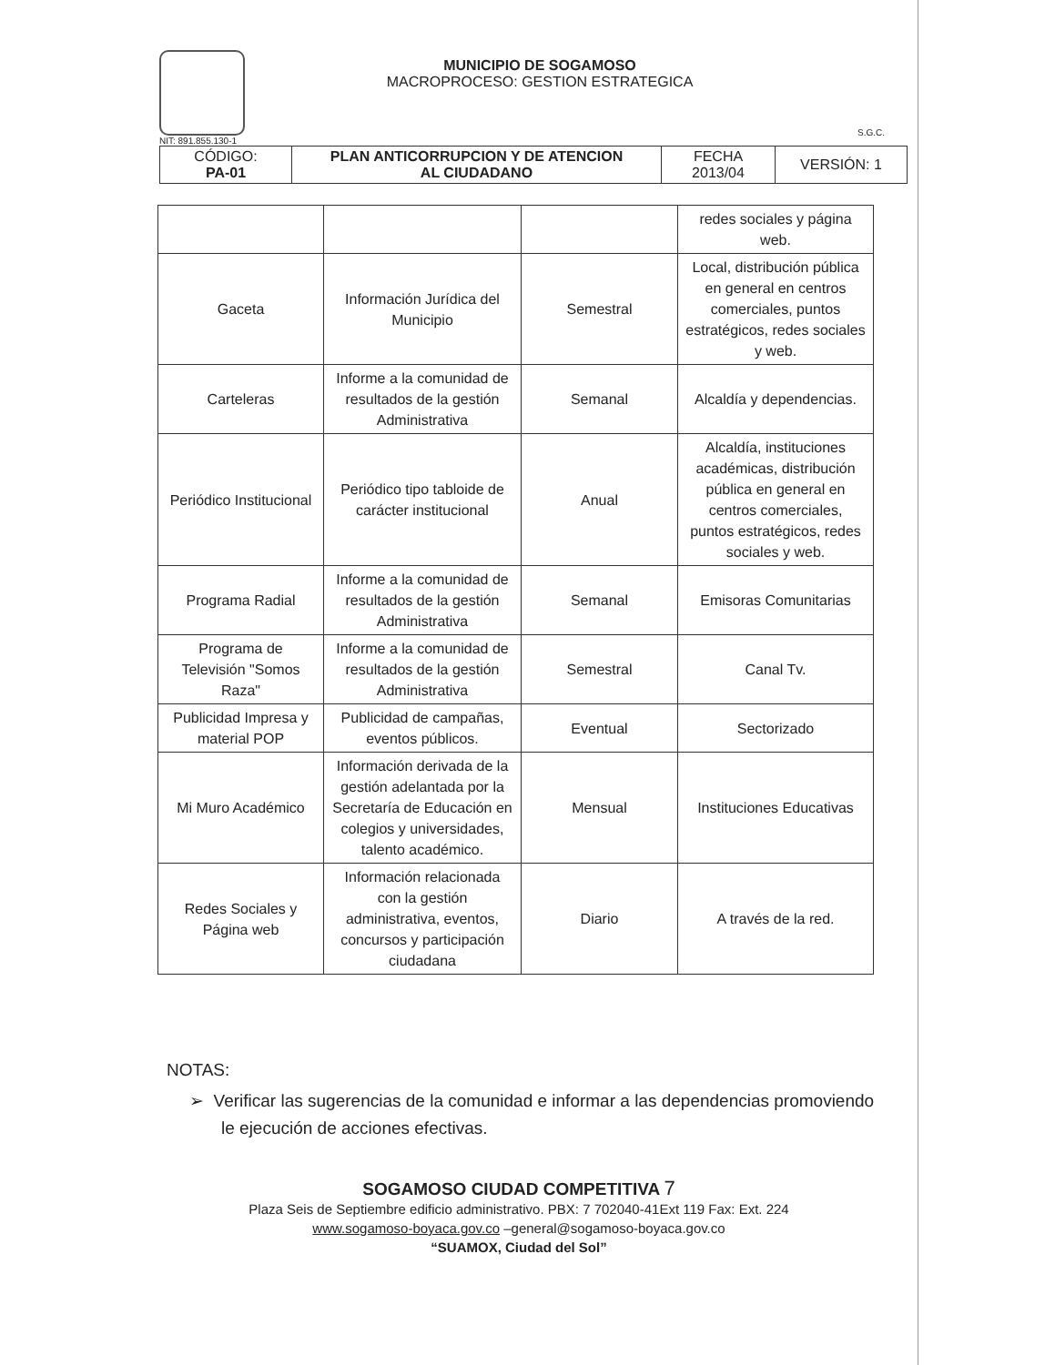NIT: 891.855.130-1
MUNICIPIO DE SOGAMOSO
MACROPROCESO: GESTION ESTRATEGICA
S.G.C.
| CÓDIGO: PA-01 | PLAN ANTICORRUPCION Y DE ATENCION AL CIUDADANO | FECHA 2013/04 | VERSIÓN: 1 |
| | | | redes sociales y página web. |
| Gaceta | Información Jurídica del Municipio | Semestral | Local, distribución pública en general en centros comerciales, puntos estratégicos, redes sociales y web. |
| Carteleras | Informe a la comunidad de resultados de la gestión Administrativa | Semanal | Alcaldía y dependencias. |
| Periódico Institucional | Periódico tipo tabloide de carácter institucional | Anual | Alcaldía, instituciones académicas, distribución pública en general en centros comerciales, puntos estratégicos, redes sociales y web. |
| Programa Radial | Informe a la comunidad de resultados de la gestión Administrativa | Semanal | Emisoras Comunitarias |
| Programa de Televisión "Somos Raza" | Informe a la comunidad de resultados de la gestión Administrativa | Semestral | Canal Tv. |
| Publicidad Impresa y material POP | Publicidad de campañas, eventos públicos. | Eventual | Sectorizado |
| Mi Muro Académico | Información derivada de la gestión adelantada por la Secretaría de Educación en colegios y universidades, talento académico. | Mensual | Instituciones Educativas |
| Redes Sociales y Página web | Información relacionada con la gestión administrativa, eventos, concursos y participación ciudadana | Diario | A través de la red. |
NOTAS:
➢ Verificar las sugerencias de la comunidad e informar a las dependencias promoviendo le ejecución de acciones efectivas.
SOGAMOSO CIUDAD COMPETITIVA 7
Plaza Seis de Septiembre edificio administrativo. PBX: 7 702040-41Ext 119 Fax: Ext. 224
www.sogamoso-boyaca.gov.co –general@sogamoso-boyaca.gov.co
“SUAMOX, Ciudad del Sol”